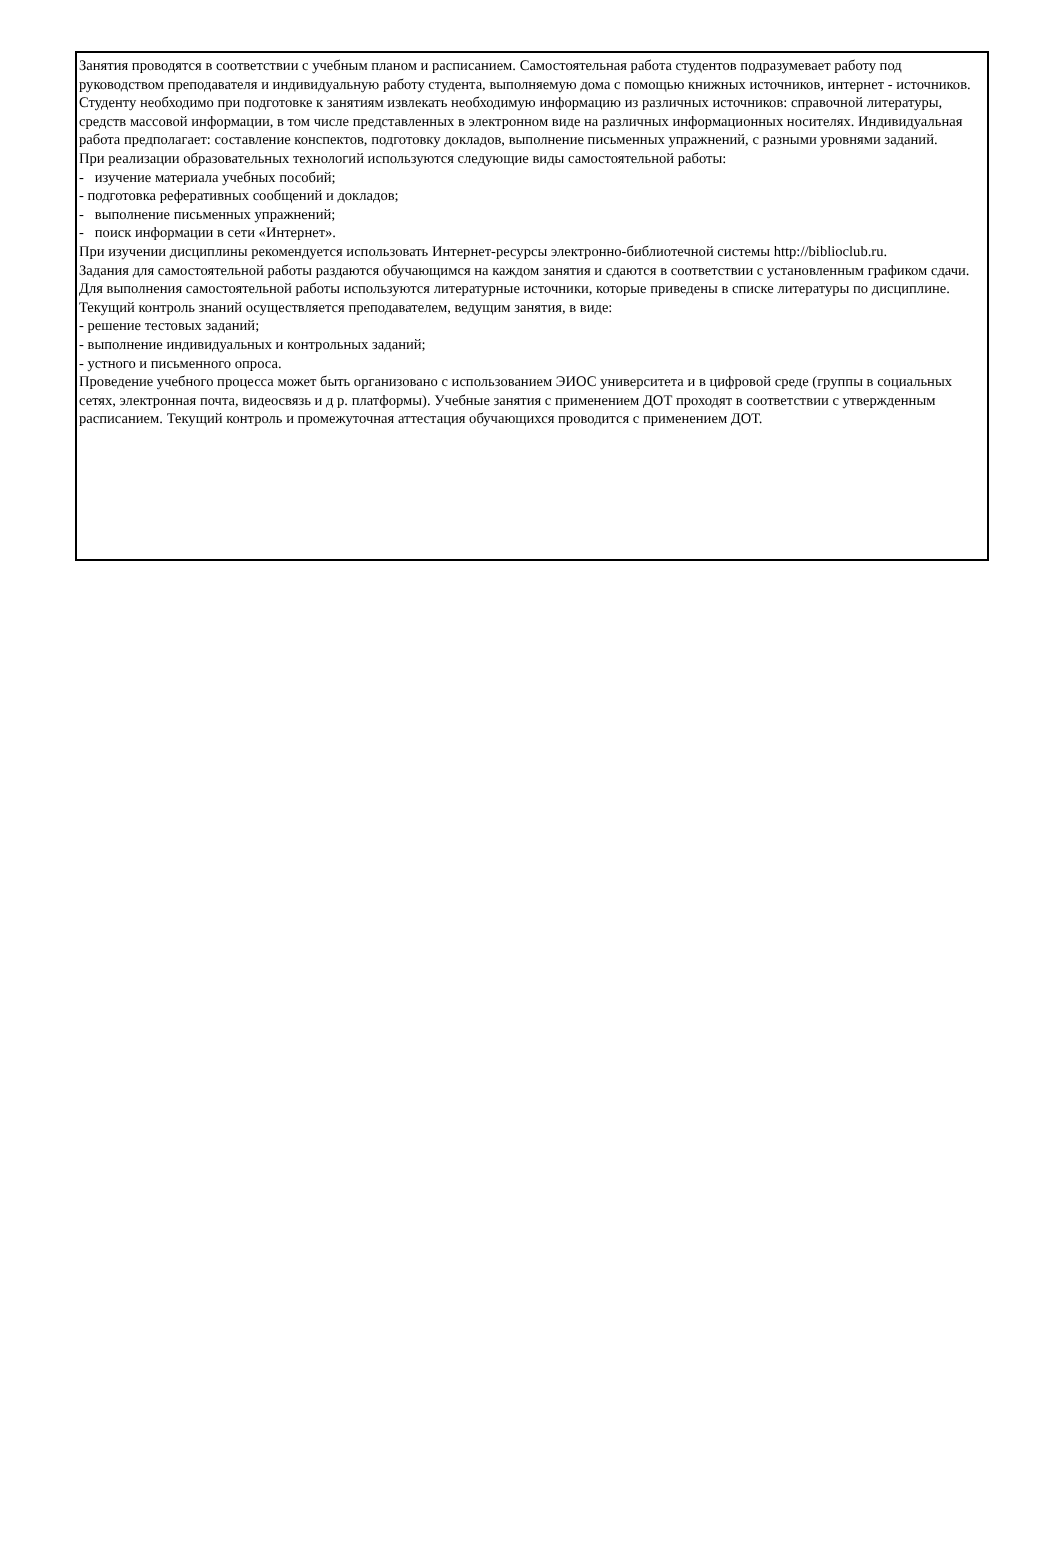Занятия проводятся в соответствии с учебным планом и расписанием. Самостоятельная работа студентов подразумевает работу под руководством преподавателя и индивидуальную работу студента, выполняемую дома с помощью книжных источников, интернет - источников. Студенту необходимо при подготовке к занятиям извлекать необходимую информацию из различных источников: справочной литературы, средств массовой информации, в том числе представленных в электронном виде на различных информационных носителях. Индивидуальная работа предполагает: составление конспектов, подготовку докладов, выполнение письменных упражнений, с разными уровнями заданий.
При реализации образовательных технологий используются следующие виды самостоятельной работы:
- изучение материала учебных пособий;
- подготовка реферативных сообщений и докладов;
- выполнение письменных упражнений;
- поиск информации в сети «Интернет».
При изучении дисциплины рекомендуется использовать Интернет-ресурсы электронно-библиотечной системы http://biblioclub.ru.
Задания для самостоятельной работы раздаются обучающимся на каждом занятия и сдаются в соответствии с установленным графиком сдачи. Для выполнения самостоятельной работы используются литературные источники, которые приведены в списке литературы по дисциплине.
Текущий контроль знаний осуществляется преподавателем, ведущим занятия, в виде:
- решение тестовых заданий;
- выполнение индивидуальных и контрольных заданий;
- устного и письменного опроса.
Проведение учебного процесса может быть организовано с использованием ЭИОС университета и в цифровой среде (группы в социальных сетях, электронная почта, видеосвязь и д р. платформы). Учебные занятия с применением ДОТ проходят в соответствии с утвержденным расписанием. Текущий контроль и промежуточная аттестация обучающихся проводится с применением ДОТ.